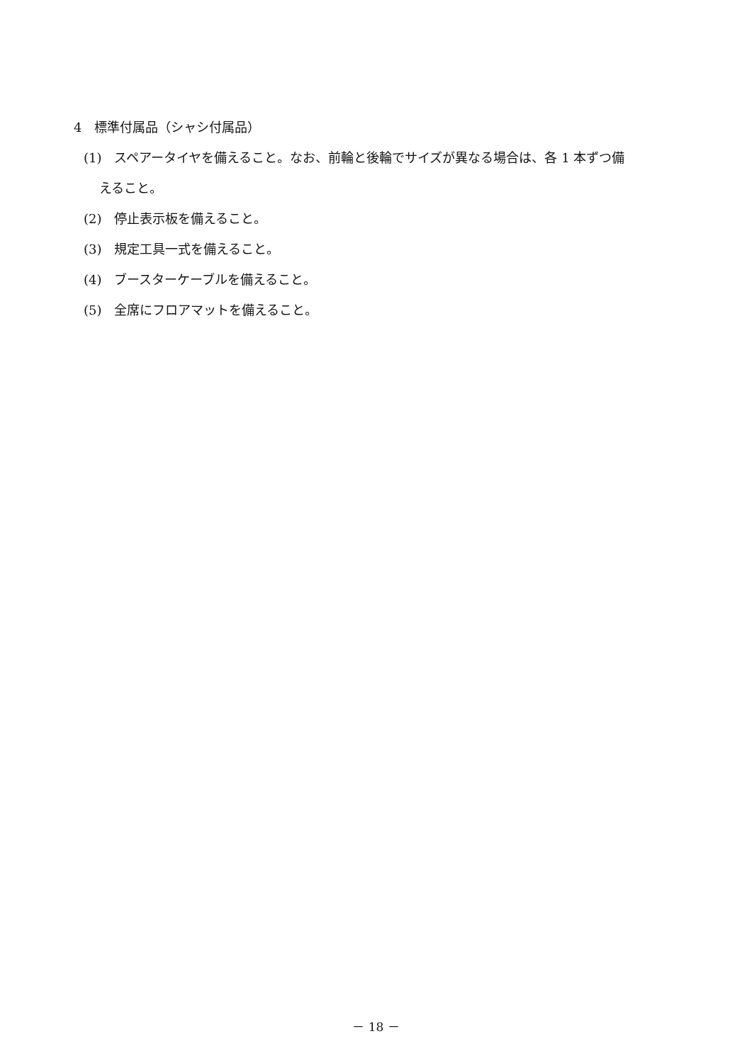4　標準付属品（シャシ付属品）
(1)　スペアータイヤを備えること。なお、前輪と後輪でサイズが異なる場合は、各 1 本ずつ備
えること。
(2)　停止表示板を備えること。
(3)　規定工具一式を備えること。
(4)　ブースターケーブルを備えること。
(5)　全席にフロアマットを備えること。
－ 18 －